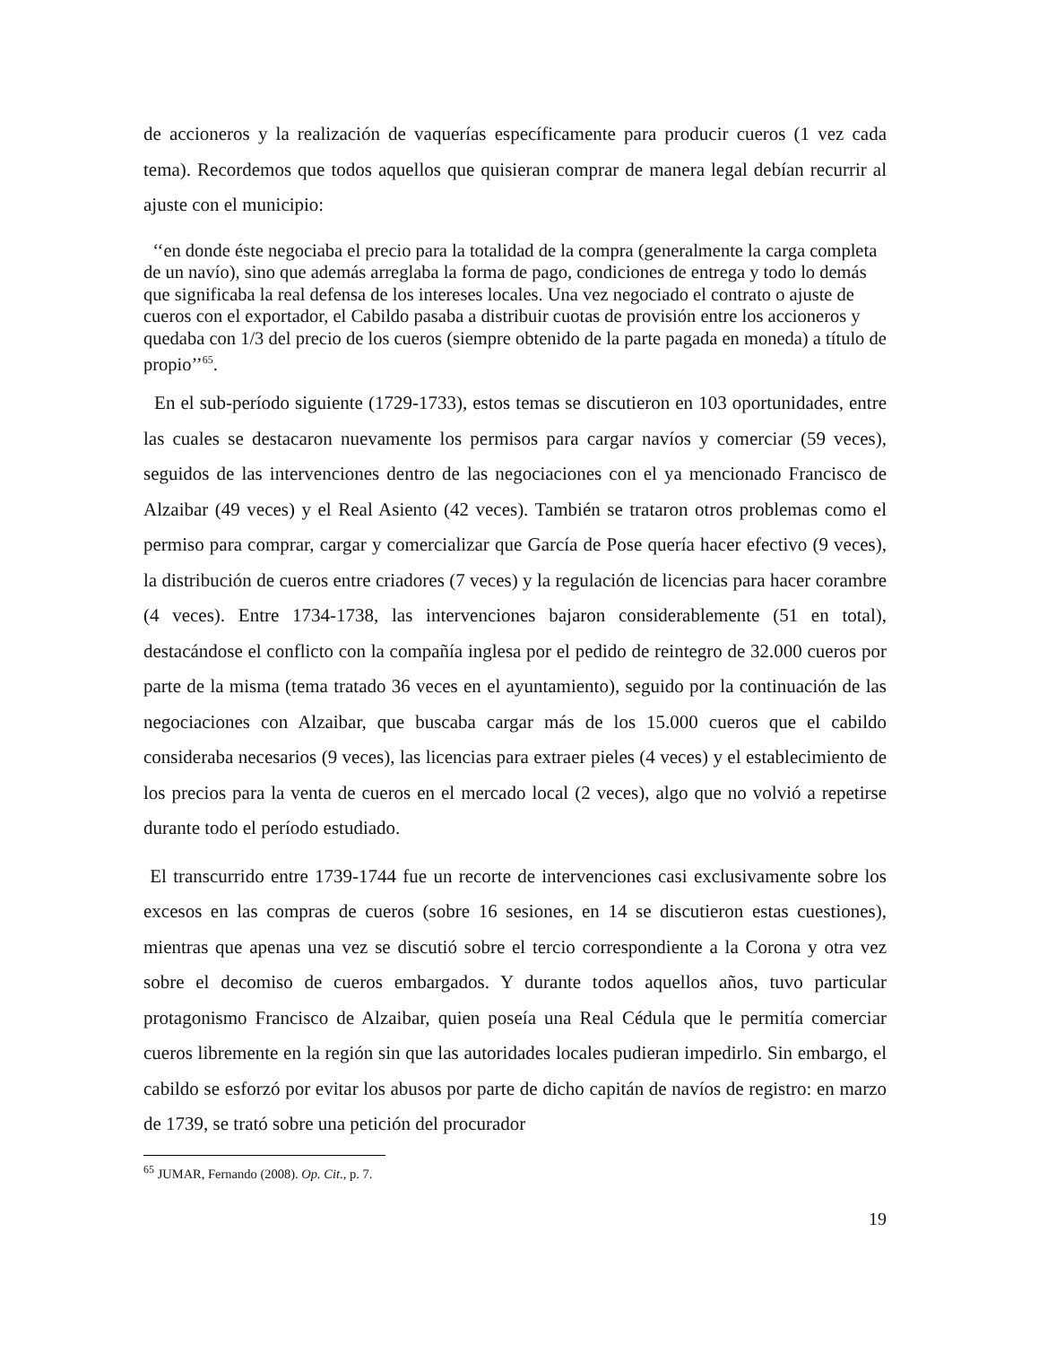de accioneros y la realización de vaquerías específicamente para producir cueros (1 vez cada tema). Recordemos que todos aquellos que quisieran comprar de manera legal debían recurrir al ajuste con el municipio:
‘‘en donde éste negociaba el precio para la totalidad de la compra (generalmente la carga completa de un navío), sino que además arreglaba la forma de pago, condiciones de entrega y todo lo demás que significaba la real defensa de los intereses locales. Una vez negociado el contrato o ajuste de cueros con el exportador, el Cabildo pasaba a distribuir cuotas de provisión entre los accioneros y quedaba con 1/3 del precio de los cueros (siempre obtenido de la parte pagada en moneda) a título de propio’’<sup>65</sup>.
En el sub-período siguiente (1729-1733), estos temas se discutieron en 103 oportunidades, entre las cuales se destacaron nuevamente los permisos para cargar navíos y comerciar (59 veces), seguidos de las intervenciones dentro de las negociaciones con el ya mencionado Francisco de Alzaibar (49 veces) y el Real Asiento (42 veces). También se trataron otros problemas como el permiso para comprar, cargar y comercializar que García de Pose quería hacer efectivo (9 veces), la distribución de cueros entre criadores (7 veces) y la regulación de licencias para hacer corambre (4 veces). Entre 1734-1738, las intervenciones bajaron considerablemente (51 en total), destacándose el conflicto con la compañía inglesa por el pedido de reintegro de 32.000 cueros por parte de la misma (tema tratado 36 veces en el ayuntamiento), seguido por la continuación de las negociaciones con Alzaibar, que buscaba cargar más de los 15.000 cueros que el cabildo consideraba necesarios (9 veces), las licencias para extraer pieles (4 veces) y el establecimiento de los precios para la venta de cueros en el mercado local (2 veces), algo que no volvió a repetirse durante todo el período estudiado.
El transcurrido entre 1739-1744 fue un recorte de intervenciones casi exclusivamente sobre los excesos en las compras de cueros (sobre 16 sesiones, en 14 se discutieron estas cuestiones), mientras que apenas una vez se discutió sobre el tercio correspondiente a la Corona y otra vez sobre el decomiso de cueros embargados. Y durante todos aquellos años, tuvo particular protagonismo Francisco de Alzaibar, quien poseía una Real Cédula que le permitía comerciar cueros libremente en la región sin que las autoridades locales pudieran impedirlo. Sin embargo, el cabildo se esforzó por evitar los abusos por parte de dicho capitán de navíos de registro: en marzo de 1739, se trató sobre una petición del procurador
<sup>65</sup> JUMAR, Fernando (2008). Op. Cit., p. 7.
19